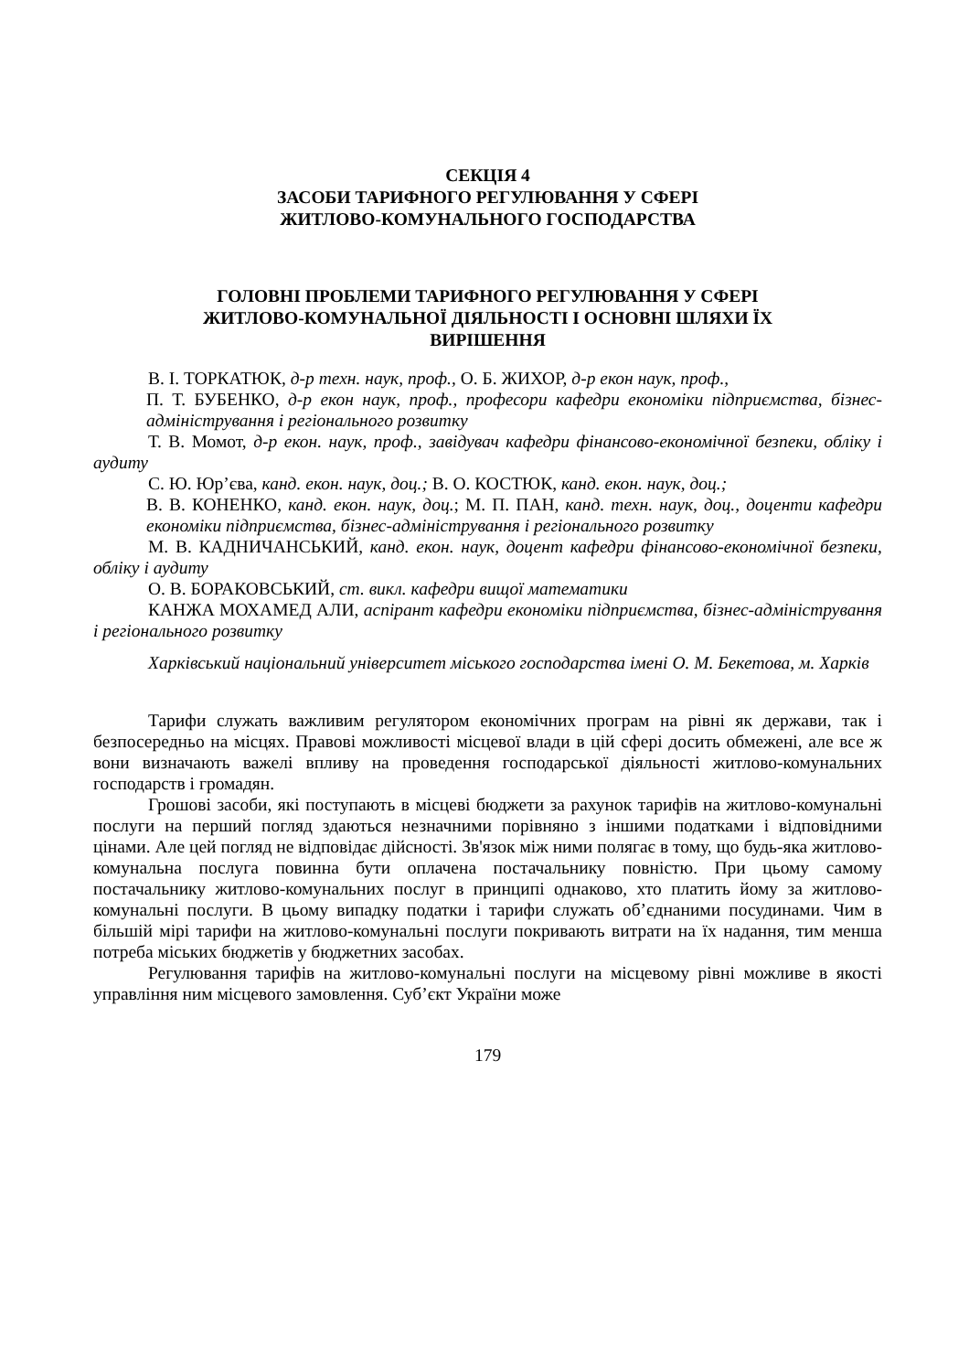СЕКЦІЯ 4
ЗАСОБИ ТАРИФНОГО РЕГУЛЮВАННЯ У СФЕРІ
ЖИТЛОВО-КОМУНАЛЬНОГО ГОСПОДАРСТВА
ГОЛОВНІ ПРОБЛЕМИ ТАРИФНОГО РЕГУЛЮВАННЯ У СФЕРІ
ЖИТЛОВО-КОМУНАЛЬНОЇ ДІЯЛЬНОСТІ І ОСНОВНІ ШЛЯХИ ЇХ
ВИРІШЕННЯ
В. І. ТОРКАТЮК, д-р техн. наук, проф., О. Б. ЖИХОР, д-р екон наук, проф.,
П. Т. БУБЕНКО, д-р екон наук, проф., професори кафедри економіки підприємства, бізнес-адміністрування і регіонального розвитку
Т. В. Момот, д-р екон. наук, проф., завідувач кафедри фінансово-економічної безпеки, обліку і аудиту
С. Ю. Юр’єва, канд. екон. наук, доц.; В. О. КОСТЮК, канд. екон. наук, доц.;
В. В. КОНЕНКО, канд. екон. наук, доц.; М. П. ПАН, канд. техн. наук, доц., доценти кафедри економіки підприємства, бізнес-адміністрування і регіонального розвитку
М. В. КАДНИЧАНСЬКИЙ, канд. екон. наук, доцент кафедри фінансово-економічної безпеки, обліку і аудиту
О. В. БОРАКОВСЬКИЙ, ст. викл. кафедри вищої математики
КАНЖА МОХАМЕД АЛИ, аспірант кафедри економіки підприємства, бізнес-адміністрування і регіонального розвитку
Харківський національний університет міського господарства імені О. М. Бекетова, м. Харків
Тарифи служать важливим регулятором економічних програм на рівні як держави, так і безпосередньо на місцях. Правові можливості місцевої влади в цій сфері досить обмежені, але все ж вони визначають важелі впливу на проведення господарської діяльності житлово-комунальних господарств і громадян.
Грошові засоби, які поступають в місцеві бюджети за рахунок тарифів на житлово-комунальні послуги на перший погляд здаються незначними порівняно з іншими податками і відповідними цінами. Але цей погляд не відповідає дійсності. Зв'язок між ними полягає в тому, що будь-яка житлово-комунальна послуга повинна бути оплачена постачальнику повністю. При цьому самому постачальнику житлово-комунальних послуг в принципі однаково, хто платить йому за житлово-комунальні послуги. В цьому випадку податки і тарифи служать об’єднаними посудинами. Чим в більшій мірі тарифи на житлово-комунальні послуги покривають витрати на їх надання, тим менша потреба міських бюджетів у бюджетних засобах.
Регулювання тарифів на житлово-комунальні послуги на місцевому рівні можливе в якості управління ним місцевого замовлення. Суб’єкт України може
179